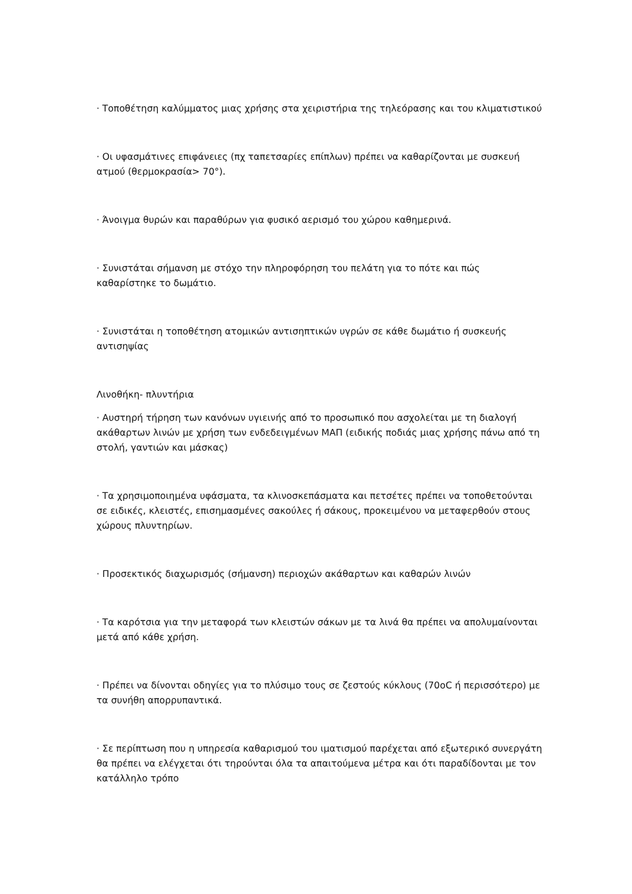· Τοποθέτηση καλύμματος μιας χρήσης στα χειριστήρια της τηλεόρασης και του κλιματιστικού
· Οι υφασμάτινες επιφάνειες (πχ ταπετσαρίες επίπλων) πρέπει να καθαρίζονται με συσκευή ατμού (θερμοκρασία> 70°).
· Άνοιγμα θυρών και παραθύρων για φυσικό αερισμό του χώρου καθημερινά.
· Συνιστάται σήμανση με στόχο την πληροφόρηση του πελάτη για το πότε και πώς καθαρίστηκε το δωμάτιο.
· Συνιστάται η τοποθέτηση ατομικών αντισηπτικών υγρών σε κάθε δωμάτιο ή συσκευής αντισηψίας
Λινοθήκη- πλυντήρια
· Αυστηρή τήρηση των κανόνων υγιεινής από το προσωπικό που ασχολείται με τη διαλογή ακάθαρτων λινών με χρήση των ενδεδειγμένων ΜΑΠ (ειδικής ποδιάς μιας χρήσης πάνω από τη στολή, γαντιών και μάσκας)
· Τα χρησιμοποιημένα υφάσματα, τα κλινοσκεπάσματα και πετσέτες πρέπει να τοποθετούνται σε ειδικές, κλειστές, επισημασμένες σακούλες ή σάκους, προκειμένου να μεταφερθούν στους χώρους πλυντηρίων.
· Προσεκτικός διαχωρισμός (σήμανση) περιοχών ακάθαρτων και καθαρών λινών
· Τα καρότσια για την μεταφορά των κλειστών σάκων με τα λινά θα πρέπει να απολυμαίνονται μετά από κάθε χρήση.
· Πρέπει να δίνονται οδηγίες για το πλύσιμο τους σε ζεστούς κύκλους (70oC ή περισσότερο) με τα συνήθη απορρυπαντικά.
· Σε περίπτωση που η υπηρεσία καθαρισμού του ιματισμού παρέχεται από εξωτερικό συνεργάτη θα πρέπει να ελέγχεται ότι τηρούνται όλα τα απαιτούμενα μέτρα και ότι παραδίδονται με τον κατάλληλο τρόπο